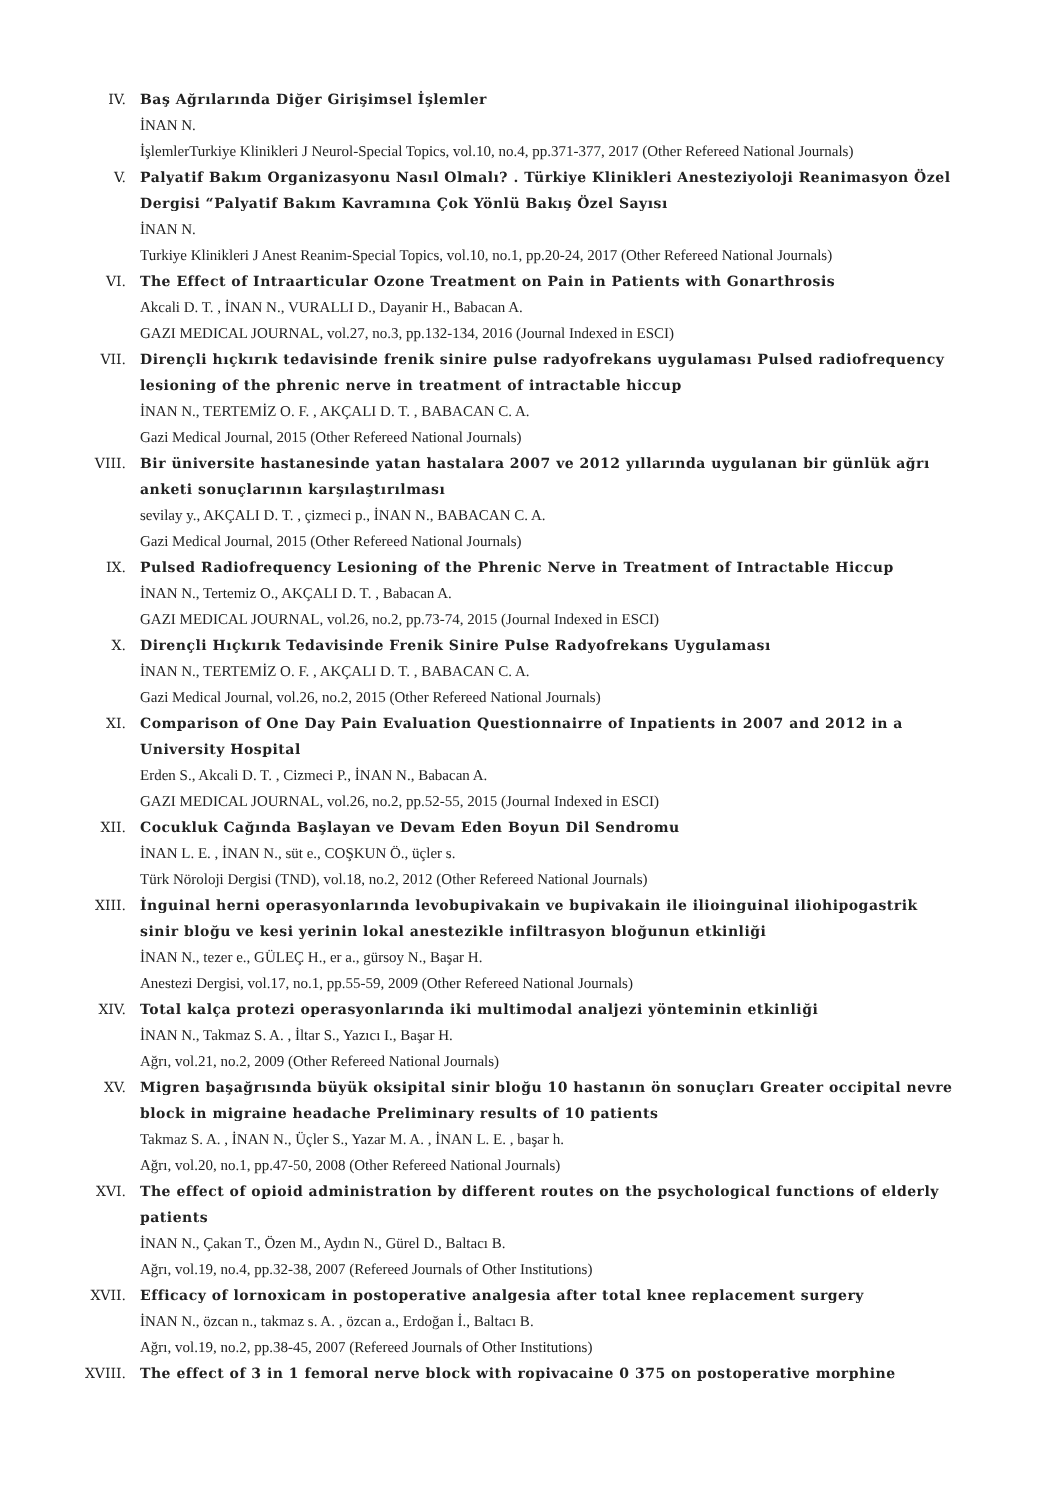IV. Baş Ağrılarında Diğer Girişimsel İşlemler
İNAN N.
İşlemlerTurkiye Klinikleri J Neurol-Special Topics, vol.10, no.4, pp.371-377, 2017 (Other Refereed National Journals)
V. Palyatif Bakım Organizasyonu Nasıl Olmalı? . Türkiye Klinikleri Anesteziyoloji Reanimasyon Özel Dergisi “Palyatif Bakım Kavramına Çok Yönlü Bakış Özel Sayısı
İNAN N.
Turkiye Klinikleri J Anest Reanim-Special Topics, vol.10, no.1, pp.20-24, 2017 (Other Refereed National Journals)
VI. The Effect of Intraarticular Ozone Treatment on Pain in Patients with Gonarthrosis
Akcali D. T. , İNAN N., VURALLI D., Dayanir H., Babacan A.
GAZI MEDICAL JOURNAL, vol.27, no.3, pp.132-134, 2016 (Journal Indexed in ESCI)
VII. Dirençli hıçkırık tedavisinde frenik sinire pulse radyofrekans uygulaması Pulsed radiofrequency lesioning of the phrenic nerve in treatment of intractable hiccup
İNAN N., TERTEMİZ O. F. , AKÇALI D. T. , BABACAN C. A.
Gazi Medical Journal, 2015 (Other Refereed National Journals)
VIII. Bir üniversite hastanesinde yatan hastalara 2007 ve 2012 yıllarında uygulanan bir günlük ağrı anketi sonuçlarının karşılaştırılması
sevilay y., AKÇALI D. T. , çizmeci p., İNAN N., BABACAN C. A.
Gazi Medical Journal, 2015 (Other Refereed National Journals)
IX. Pulsed Radiofrequency Lesioning of the Phrenic Nerve in Treatment of Intractable Hiccup
İNAN N., Tertemiz O., AKÇALI D. T. , Babacan A.
GAZI MEDICAL JOURNAL, vol.26, no.2, pp.73-74, 2015 (Journal Indexed in ESCI)
X. Dirençli Hıçkırık Tedavisinde Frenik Sinire Pulse Radyofrekans Uygulaması
İNAN N., TERTEMİZ O. F. , AKÇALI D. T. , BABACAN C. A.
Gazi Medical Journal, vol.26, no.2, 2015 (Other Refereed National Journals)
XI. Comparison of One Day Pain Evaluation Questionnairre of Inpatients in 2007 and 2012 in a University Hospital
Erden S., Akcali D. T. , Cizmeci P., İNAN N., Babacan A.
GAZI MEDICAL JOURNAL, vol.26, no.2, pp.52-55, 2015 (Journal Indexed in ESCI)
XII. Cocukluk Cağında Başlayan ve Devam Eden Boyun Dil Sendromu
İNAN L. E. , İNAN N., süt e., COŞKUN Ö., üçler s.
Türk Nöroloji Dergisi (TND), vol.18, no.2, 2012 (Other Refereed National Journals)
XIII. İnguinal herni operasyonlarında levobupivakain ve bupivakain ile ilioinguinal iliohipogastrik sinir bloğu ve kesi yerinin lokal anestezikle infiltrasyon bloğunun etkinliği
İNAN N., tezer e., GÜLEÇ H., er a., gürsoy N., Başar H.
Anestezi Dergisi, vol.17, no.1, pp.55-59, 2009 (Other Refereed National Journals)
XIV. Total kalça protezi operasyonlarında iki multimodal analjezi yönteminin etkinliği
İNAN N., Takmaz S. A. , İltar S., Yazıcı I., Başar H.
Ağrı, vol.21, no.2, 2009 (Other Refereed National Journals)
XV. Migren başağrısında büyük oksipital sinir bloğu 10 hastanın ön sonuçları Greater occipital nevre block in migraine headache Preliminary results of 10 patients
Takmaz S. A. , İNAN N., Üçler S., Yazar M. A. , İNAN L. E. , başar h.
Ağrı, vol.20, no.1, pp.47-50, 2008 (Other Refereed National Journals)
XVI. The effect of opioid administration by different routes on the psychological functions of elderly patients
İNAN N., Çakan T., Özen M., Aydın N., Gürel D., Baltacı B.
Ağrı, vol.19, no.4, pp.32-38, 2007 (Refereed Journals of Other Institutions)
XVII. Efficacy of lornoxicam in postoperative analgesia after total knee replacement surgery
İNAN N., özcan n., takmaz s. A. , özcan a., Erdoğan İ., Baltacı B.
Ağrı, vol.19, no.2, pp.38-45, 2007 (Refereed Journals of Other Institutions)
XVIII. The effect of 3 in 1 femoral nerve block with ropivacaine 0 375 on postoperative morphine